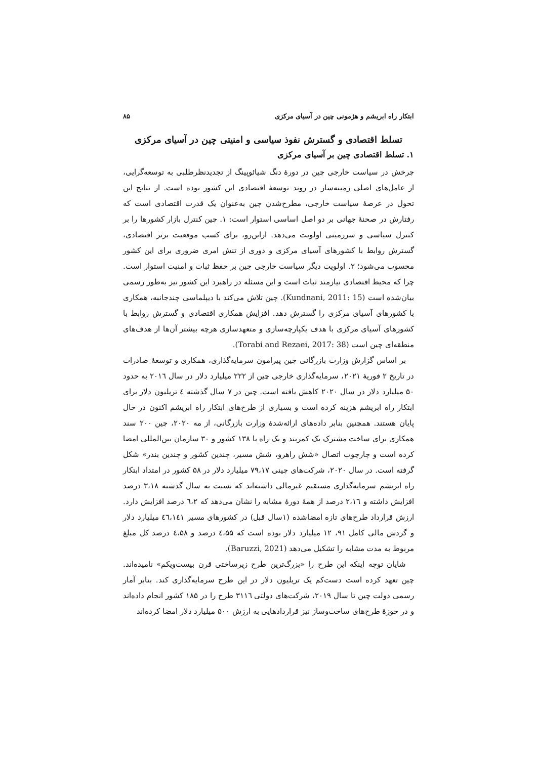ابتکار راه ابریشم و هژمونی چین در آسیای مرکزی ۸۵
تسلط اقتصادی و گسترش نفوذ سیاسی و امنیتی چین در آسیای مرکزی
۱. تسلط اقتصادی چین بر آسیای مرکزی
چرخش در سیاست خارجی چین در دورهٔ دنگ شیائوپینگ از تجدیدنظرطلبی به توسعه‌گرایی، از عامل‌های اصلی زمینه‌ساز در روند توسعهٔ اقتصادی این کشور بوده است. از نتایج این تحول در عرصهٔ سیاست خارجی، مطرح‌شدن چین به‌عنوان یک قدرت اقتصادی است که رفتارش در صحنهٔ جهانی بر دو اصل اساسی استوار است: ۱. چین کنترل بازار کشورها را بر کنترل سیاسی و سرزمینی اولویت می‌دهد. ازاین‌رو، برای کسب موقعیت برتر اقتصادی، گسترش روابط با کشورهای آسیای مرکزی و دوری از تنش امری ضروری برای این کشور محسوب می‌شود؛ ۲. اولویت دیگر سیاست خارجی چین بر حفظ ثبات و امنیت استوار است. چرا که محیط اقتصادی نیازمند ثبات است و این مسئله در راهبرد این کشور نیز به‌طور رسمی بیان‌شده است (Kundnani, 2011: 15). چین تلاش می‌کند با دیپلماسی چندجانبه، همکاری با کشورهای آسیای مرکزی را گسترش دهد. افزایش همکاری اقتصادی و گسترش روابط با کشورهای آسیای مرکزی با هدف یکپارچه‌سازی و متعهدسازی هرچه بیشتر آن‌ها از هدف‌های منطقه‌ای چین است (Torabi and Rezaei, 2017: 38).
بر اساس گزارش وزارت بازرگانی چین پیرامون سرمایه‌گذاری، همکاری و توسعهٔ صادرات در تاریخ ۲ فوریهٔ ۲۰۲۱، سرمایه‌گذاری خارجی چین از ۲۲۲ میلیارد دلار در سال ۲۰۱٦ به حدود ۵۰ میلیارد دلار در سال ۲۰۲۰ کاهش یافته است. چین در ۷ سال گذشته ٤ تریلیون دلار برای ابتکار راه ابریشم هزینه کرده است و بسیاری از طرح‌های ابتکار راه ابریشم اکنون در حال پایان هستند. همچنین بنابر داده‌های ارائه‌شدهٔ وزارت بازرگانی، از مه ۲۰۲۰، چین ۲۰۰ سند همکاری برای ساخت مشترک یک کمربند و یک راه با ۱۳۸ کشور و ۳۰ سازمان بین‌المللی امضا کرده است و چارچوب اتصال «شش راهرو، شش مسیر، چندین کشور و چندین بندر» شکل گرفته است. در سال ۲۰۲۰، شرکت‌های چینی ۷۹،۱۷ میلیارد دلار در ۵۸ کشور در امتداد ابتکار راه ابریشم سرمایه‌گذاری مستقیم غیرمالی داشته‌اند که نسبت به سال گذشته ۳،۱۸ درصد افزایش داشته و ۲،۱٦ درصد از همهٔ دورهٔ مشابه را نشان می‌دهد که ٦،۲ درصد افزایش دارد. ارزش قرارداد طرح‌های تازه امضاشده (۱سال قبل) در کشورهای مسیر ٤٦،۱٤۱ میلیارد دلار و گردش مالی کامل ۹۱، ۱۲ میلیارد دلار بوده است که ٤،۵۵ درصد و ٤،۵۸ درصد کل مبلغ مربوط به مدت مشابه را تشکیل می‌دهد (Baruzzi, 2021).
شایان توجه اینکه این طرح را «بزرگ‌ترین طرح زیرساختی قرن بیست‌ویکم» نامیده‌اند. چین تعهد کرده است دست‌کم یک تریلیون دلار در این طرح سرمایه‌گذاری کند. بنابر آمار رسمی دولت چین تا سال ۲۰۱۹، شرکت‌های دولتی ۳۱۱٦ طرح را در ۱۸۵ کشور انجام داده‌اند و در حوزهٔ طرح‌های ساخت‌وساز نیز قراردادهایی به ارزش ۵۰۰ میلیارد دلار امضا کرده‌اند